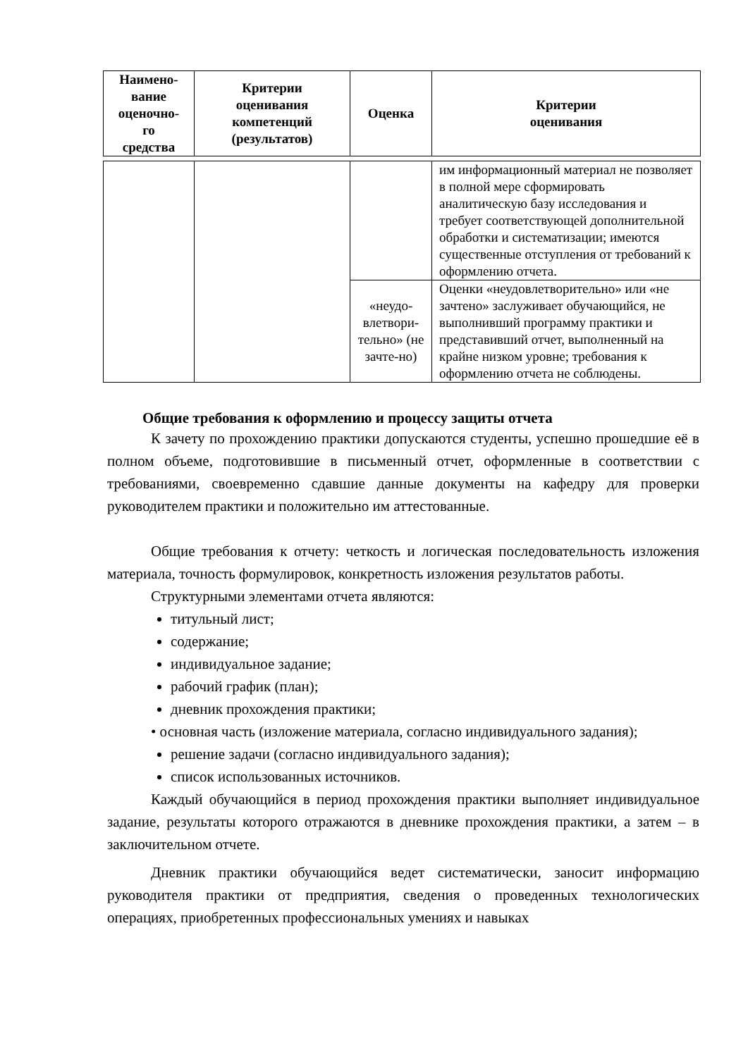| Наимено- вание оценочно- го средства | Критерии оценивания компетенций (результатов) | Оценка | Критерии оценивания |
| --- | --- | --- | --- |
| | | | им информационный материал не позволяет в полной мере сформировать аналитическую базу исследования и требует соответствующей дополнительной обработки и систематизации; имеются существенные отступления от требований к оформлению отчета. |
| | | «неудо-влетвори-тельно» (не зачте-но) | Оценки «неудовлетворительно» или «не зачтено» заслуживает обучающийся, не выполнивший программу практики и представивший отчет, выполненный на крайне низком уровне; требования к оформлению отчета не соблюдены. |
Общие требования к оформлению и процессу защиты отчета
К зачету по прохождению практики допускаются студенты, успешно прошедшие её в полном объеме, подготовившие в письменный отчет, оформленные в соответствии с требованиями, своевременно сдавшие данные документы на кафедру для проверки руководителем практики и положительно им аттестованные.
Общие требования к отчету: четкость и логическая последовательность изложения материала, точность формулировок, конкретность изложения результатов работы.
Структурными элементами отчета являются:
титульный лист;
содержание;
индивидуальное задание;
рабочий график (план);
дневник прохождения практики;
• основная часть (изложение материала, согласно индивидуального задания);
решение задачи (согласно индивидуального задания);
список использованных источников.
Каждый обучающийся в период прохождения практики выполняет индивидуальное задание, результаты которого отражаются в дневнике прохождения практики, а затем – в заключительном отчете.
Дневник практики обучающийся ведет систематически, заносит информацию руководителя практики от предприятия, сведения о проведенных технологических операциях, приобретенных профессиональных умениях и навыках